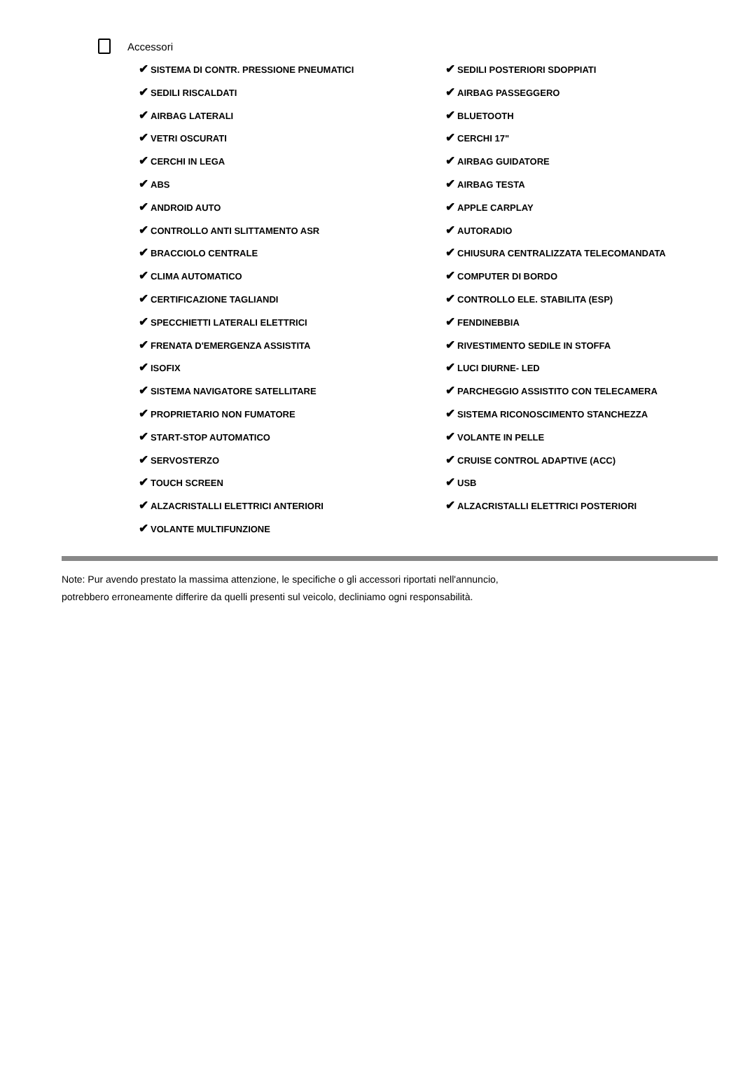Accessori
✔ SISTEMA DI CONTR. PRESSIONE PNEUMATICI
✔ SEDILI POSTERIORI SDOPPIATI
✔ SEDILI RISCALDATI
✔ AIRBAG PASSEGGERO
✔ AIRBAG LATERALI
✔ BLUETOOTH
✔ VETRI OSCURATI
✔ CERCHI 17"
✔ CERCHI IN LEGA
✔ AIRBAG GUIDATORE
✔ ABS
✔ AIRBAG TESTA
✔ ANDROID AUTO
✔ APPLE CARPLAY
✔ CONTROLLO ANTI SLITTAMENTO ASR
✔ AUTORADIO
✔ BRACCIOLO CENTRALE
✔ CHIUSURA CENTRALIZZATA TELECOMANDATA
✔ CLIMA AUTOMATICO
✔ COMPUTER DI BORDO
✔ CERTIFICAZIONE TAGLIANDI
✔ CONTROLLO ELE. STABILITA (ESP)
✔ SPECCHIETTI LATERALI ELETTRICI
✔ FENDINEBBIA
✔ FRENATA D'EMERGENZA ASSISTITA
✔ RIVESTIMENTO SEDILE IN STOFFA
✔ ISOFIX
✔ LUCI DIURNE- LED
✔ SISTEMA NAVIGATORE SATELLITARE
✔ PARCHEGGIO ASSISTITO CON TELECAMERA
✔ PROPRIETARIO NON FUMATORE
✔ SISTEMA RICONOSCIMENTO STANCHEZZA
✔ START-STOP AUTOMATICO
✔ VOLANTE IN PELLE
✔ SERVOSTERZO
✔ CRUISE CONTROL ADAPTIVE (ACC)
✔ TOUCH SCREEN
✔ USB
✔ ALZACRISTALLI ELETTRICI ANTERIORI
✔ ALZACRISTALLI ELETTRICI POSTERIORI
✔ VOLANTE MULTIFUNZIONE
Note: Pur avendo prestato la massima attenzione, le specifiche o gli accessori riportati nell'annuncio,
potrebbero erroneamente differire da quelli presenti sul veicolo, decliniamo ogni responsabilità.